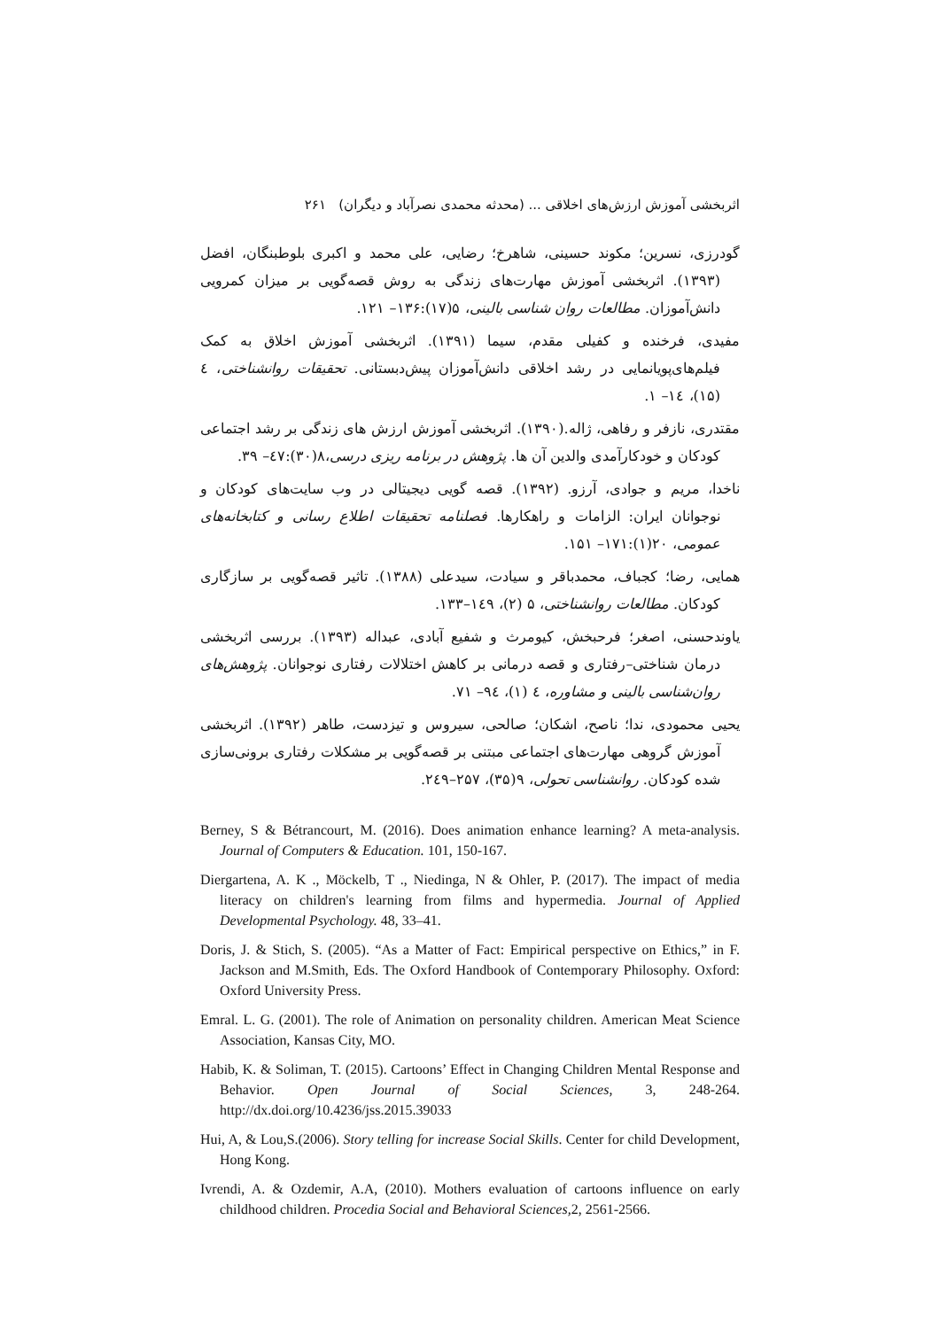اثربخشی آموزش ارزش‌های اخلاقی ... (محدثه محمدی نصرآباد و دیگران) ۲۶۱
گودرزی، نسرین؛ مکوند حسینی، شاهرخ؛ رضایی، علی محمد و اکبری بلوطبنگان، افضل (۱۳۹۳). اثربخشی آموزش مهارت‌های زندگی به روش قصه‌گویی بر میزان کمرویی دانش‌آموزان. مطالعات روان شناسی بالینی، ۵(۱۷):۱۳۶– ۱۲۱.
مفیدی، فرخنده و کفیلی مقدم، سیما (۱۳۹۱). اثربخشی آموزش اخلاق به کمک فیلم‌های‌پویانمایی در رشد اخلاقی دانش‌آموزان پیش‌دبستانی. تحقیقات روانشناختی، ٤ (۱۵)، ١٤– ۱.
مقتدری، نازفر و رفاهی، ژاله.(۱۳۹۰). اثربخشی آموزش ارزش های زندگی بر رشد اجتماعی کودکان و خودکارآمدی والدین آن ها. پژوهش در برنامه ریزی درسی،۸(۳۰):٤٧– ۳۹.
ناخدا، مریم و جوادی، آرزو. (۱۳۹۲). قصه گویی دیجیتالی در وب سایت‌های کودکان و نوجوانان ایران: الزامات و راهکارها. فصلنامه تحقیقات اطلاع رسانی و کتابخانه‌های عمومی، ۲۰(۱):۱۷۱– ۱۵۱.
همایی، رضا؛ کجباف، محمدباقر و سیادت، سیدعلی (۱۳۸۸). تاثیر قصه‌گویی بر سازگاری کودکان. مطالعات روانشناختی، ۵ (۲)، ۱٤۹–۱۳۳.
یاوندحسنی، اصغر؛ فرحبخش، کیومرث و شفیع آبادی، عبداله (۱۳۹۳). بررسی اثربخشی درمان شناختی–رفتاری و قصه درمانی بر کاهش اختلالات رفتاری نوجوانان. پژوهش‌های روان‌شناسی بالینی و مشاوره، ٤ (۱)، ٩٤– ۷۱.
یحیی محمودی، ندا؛ ناصح، اشکان؛ صالحی، سیروس و تیزدست، طاهر (۱۳۹۲). اثربخشی آموزش گروهی مهارت‌های اجتماعی مبتنی بر قصه‌گویی بر مشکلات رفتاری برونی‌سازی شده کودکان. روانشناسی تحولی، ۹(۳۵)، ۲۵۷–۲٤۹.
Berney, S & Bétrancourt, M. (2016). Does animation enhance learning? A meta-analysis. Journal of Computers & Education. 101, 150-167.
Diergartena, A. K ., Möckelb, T ., Niedinga, N & Ohler, P. (2017). The impact of media literacy on children's learning from films and hypermedia. Journal of Applied Developmental Psychology. 48, 33–41.
Doris, J. & Stich, S. (2005). “As a Matter of Fact: Empirical perspective on Ethics,” in F. Jackson and M.Smith, Eds. The Oxford Handbook of Contemporary Philosophy. Oxford: Oxford University Press.
Emral. L. G. (2001). The role of Animation on personality children. American Meat Science Association, Kansas City, MO.
Habib, K. & Soliman, T. (2015). Cartoons’ Effect in Changing Children Mental Response and Behavior. Open Journal of Social Sciences, 3, 248-264. http://dx.doi.org/10.4236/jss.2015.39033
Hui, A, & Lou,S.(2006). Story telling for increase Social Skills. Center for child Development, Hong Kong.
Ivrendi, A. & Ozdemir, A.A, (2010). Mothers evaluation of cartoons influence on early childhood children. Procedia Social and Behavioral Sciences, 2, 2561-2566.